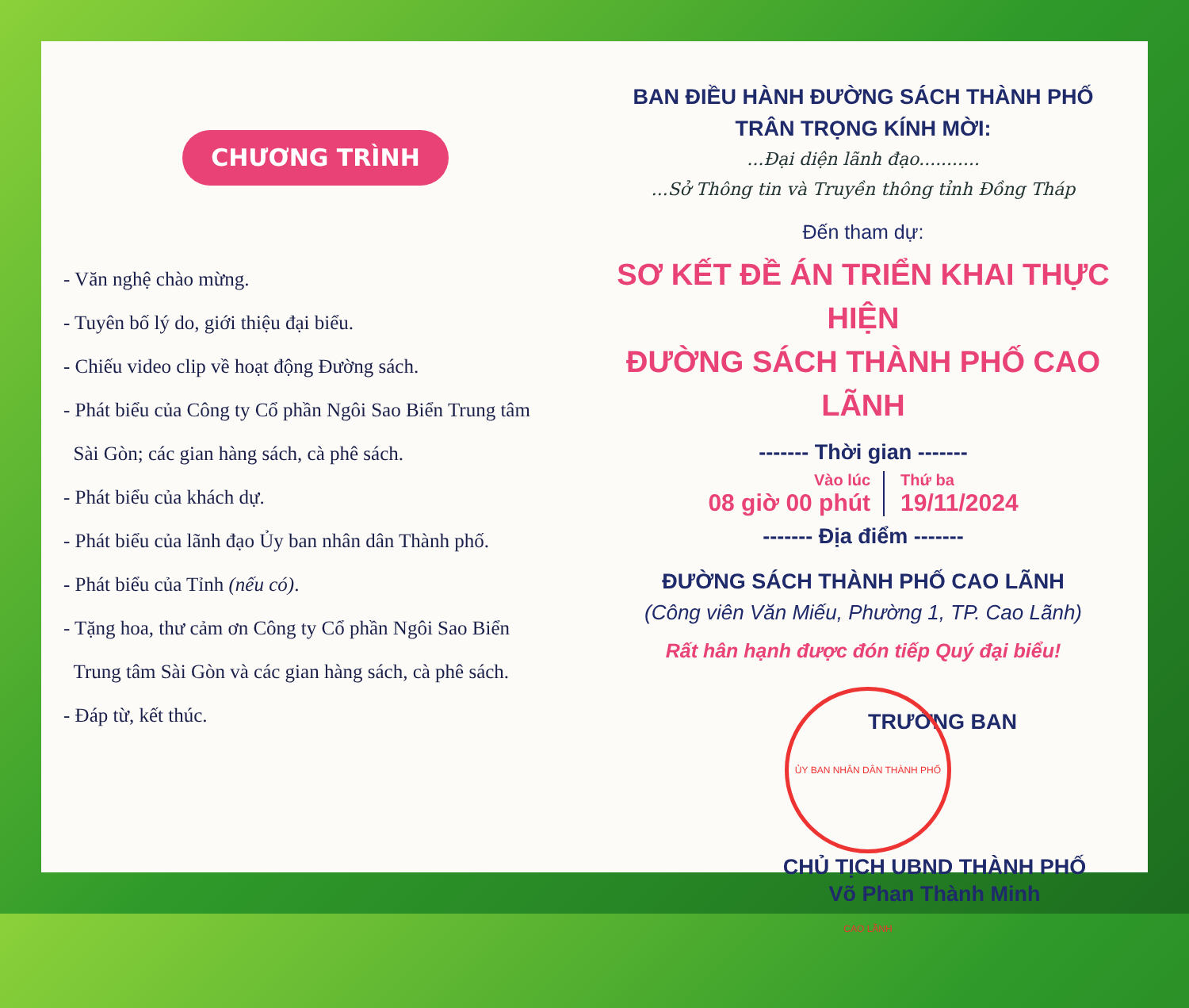CHƯƠNG TRÌNH
- Văn nghệ chào mừng.
- Tuyên bố lý do, giới thiệu đại biểu.
- Chiếu video clip về hoạt động Đường sách.
- Phát biểu của Công ty Cổ phần Ngôi Sao Biển Trung tâm
Sài Gòn; các gian hàng sách, cà phê sách.
- Phát biểu của khách dự.
- Phát biểu của lãnh đạo Ủy ban nhân dân Thành phố.
- Phát biểu của Tỉnh (nếu có).
- Tặng hoa, thư cảm ơn Công ty Cổ phần Ngôi Sao Biển
Trung tâm Sài Gòn và các gian hàng sách, cà phê sách.
- Đáp từ, kết thúc.
BAN ĐIỀU HÀNH ĐƯỜNG SÁCH THÀNH PHỐ
TRÂN TRỌNG KÍNH MỜI:
...Đại diện lãnh đạo...........
...Sở Thông tin và Truyền thông tỉnh Đồng Tháp
Đến tham dự:
SƠ KẾT ĐỀ ÁN TRIỂN KHAI THỰC HIỆN
ĐƯỜNG SÁCH THÀNH PHỐ CAO LÃNH
------- Thời gian -------
Vào lúc
08 giờ 00 phút
Thứ ba
19/11/2024
------- Địa điểm -------
ĐƯỜNG SÁCH THÀNH PHỐ CAO LÃNH
(Công viên Văn Miếu, Phường 1, TP. Cao Lãnh)
Rất hân hạnh được đón tiếp Quý đại biểu!
TRƯỞNG BAN
ỦY BAN NHÂN DÂN THÀNH PHỐ CAO LÃNH
CHỦ TỊCH UBND THÀNH PHỐ
Võ Phan Thành Minh